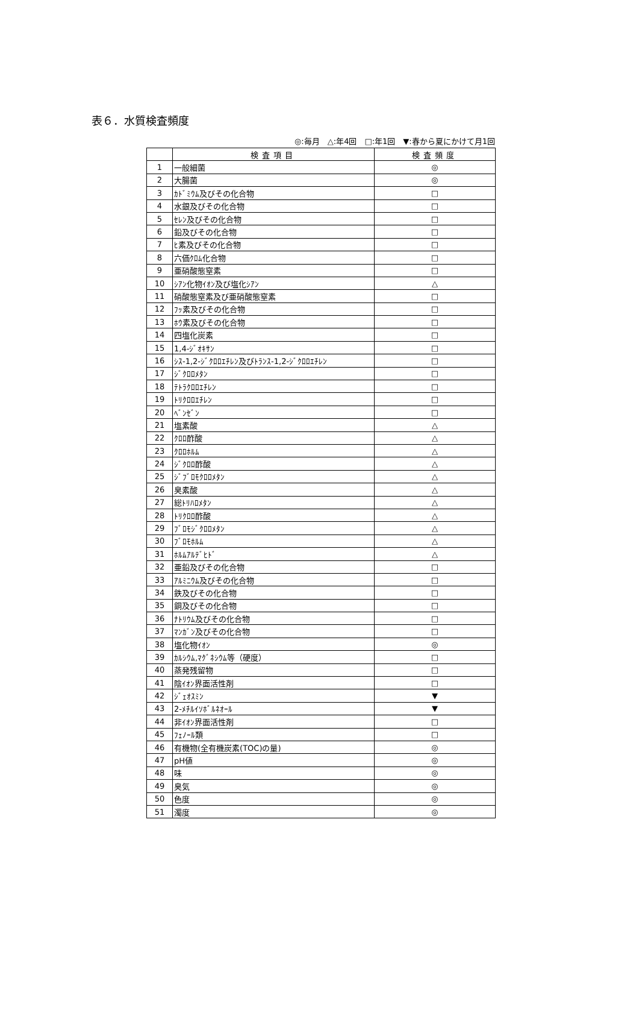表６．水質検査頻度
◎:毎月　△:年4回　□:年1回　▼:春から夏にかけて月1回
| | 検査項目 | 検査頻度 |
| --- | --- | --- |
| 1 | 一般細菌 | ◎ |
| 2 | 大腸菌 | ◎ |
| 3 | ｶﾄﾞﾐｳﾑ及びその化合物 | □ |
| 4 | 水銀及びその化合物 | □ |
| 5 | ｾﾚﾝ及びその化合物 | □ |
| 6 | 鉛及びその化合物 | □ |
| 7 | ﾋ素及びその化合物 | □ |
| 8 | 六価ｸﾛﾑ化合物 | □ |
| 9 | 亜硝酸態窒素 | □ |
| 10 | ｼｱﾝ化物ｲｵﾝ及び塩化ｼｱﾝ | △ |
| 11 | 硝酸態窒素及び亜硝酸態窒素 | □ |
| 12 | ﾌｯ素及びその化合物 | □ |
| 13 | ﾎｳ素及びその化合物 | □ |
| 14 | 四塩化炭素 | □ |
| 15 | 1,4-ｼﾞｵｷｻﾝ | □ |
| 16 | ｼｽ-1,2-ｼﾞｸﾛﾛｴﾁﾚﾝ及びﾄﾗﾝｽ-1,2-ｼﾞｸﾛﾛｴﾁﾚﾝ | □ |
| 17 | ｼﾞｸﾛﾛﾒﾀﾝ | □ |
| 18 | ﾃﾄﾗｸﾛﾛｴﾁﾚﾝ | □ |
| 19 | ﾄﾘｸﾛﾛｴﾁﾚﾝ | □ |
| 20 | ﾍﾞﾝｾﾞﾝ | □ |
| 21 | 塩素酸 | △ |
| 22 | ｸﾛﾛ酢酸 | △ |
| 23 | ｸﾛﾛﾎﾙﾑ | △ |
| 24 | ｼﾞｸﾛﾛ酢酸 | △ |
| 25 | ｼﾞﾌﾞﾛﾓｸﾛﾛﾒﾀﾝ | △ |
| 26 | 臭素酸 | △ |
| 27 | 総ﾄﾘﾊﾛﾒﾀﾝ | △ |
| 28 | ﾄﾘｸﾛﾛ酢酸 | △ |
| 29 | ﾌﾞﾛﾓｼﾞｸﾛﾛﾒﾀﾝ | △ |
| 30 | ﾌﾞﾛﾓﾎﾙﾑ | △ |
| 31 | ﾎﾙﾑｱﾙﾃﾞﾋﾄﾞ | △ |
| 32 | 亜鉛及びその化合物 | □ |
| 33 | ｱﾙﾐﾆｳﾑ及びその化合物 | □ |
| 34 | 鉄及びその化合物 | □ |
| 35 | 銅及びその化合物 | □ |
| 36 | ﾅﾄﾘｳﾑ及びその化合物 | □ |
| 37 | ﾏﾝｶﾞﾝ及びその化合物 | □ |
| 38 | 塩化物ｲｵﾝ | ◎ |
| 39 | ｶﾙｼｳﾑ,ﾏｸﾞﾈｼｳﾑ等（硬度） | □ |
| 40 | 蒸発残留物 | □ |
| 41 | 陰ｲｵﾝ界面活性剤 | □ |
| 42 | ｼﾞｪｵｽﾐﾝ | ▼ |
| 43 | 2-ﾒﾁﾙｲｿﾎﾞﾙﾈｵｰﾙ | ▼ |
| 44 | 非ｲｵﾝ界面活性剤 | □ |
| 45 | ﾌｪﾉｰﾙ類 | □ |
| 46 | 有機物(全有機炭素(TOC)の量) | ◎ |
| 47 | pH値 | ◎ |
| 48 | 味 | ◎ |
| 49 | 臭気 | ◎ |
| 50 | 色度 | ◎ |
| 51 | 濁度 | ◎ |